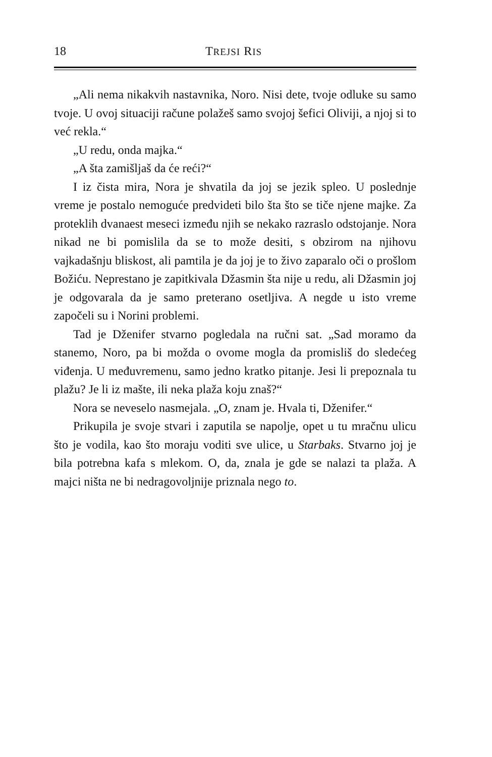18 TREJSI RIS
„Ali nema nikakvih nastavnika, Noro. Nisi dete, tvoje odluke su samo tvoje. U ovoj situaciji račune polažeš samo svojoj šefici Oliviji, a njoj si to već rekla.“
„U redu, onda majka.“
„A šta zamišljaš da će reći?“
I iz čista mira, Nora je shvatila da joj se jezik spleo. U poslednje vreme je postalo nemoguće predvideti bilo šta što se tiče njene majke. Za proteklih dvanaest meseci između njih se nekako razraslo odstojanje. Nora nikad ne bi pomislila da se to može desiti, s obzirom na njihovu vajkadašnju bliskost, ali pamtila je da joj je to živo zaparalo oči o prošlom Božiću. Neprestano je zapitkivala Džasmin šta nije u redu, ali Džasmin joj je odgovarala da je samo preterano osetljiva. A negde u isto vreme započeli su i Norini problemi.
Tad je Dženifer stvarno pogledala na ručni sat. „Sad moramo da stanemo, Noro, pa bi možda o ovome mogla da promisliš do sledećeg viđenja. U međuvremenu, samo jedno kratko pitanje. Jesi li prepoznala tu plažu? Je li iz mašte, ili neka plaža koju znaš?“
Nora se neveselo nasmejala. „O, znam je. Hvala ti, Dženifer.“
Prikupila je svoje stvari i zaputila se napolje, opet u tu mračnu ulicu što je vodila, kao što moraju voditi sve ulice, u Starbaks. Stvarno joj je bila potrebna kafa s mlekom. O, da, znala je gde se nalazi ta plaža. A majci ništa ne bi nedragovoljnije priznala nego to.